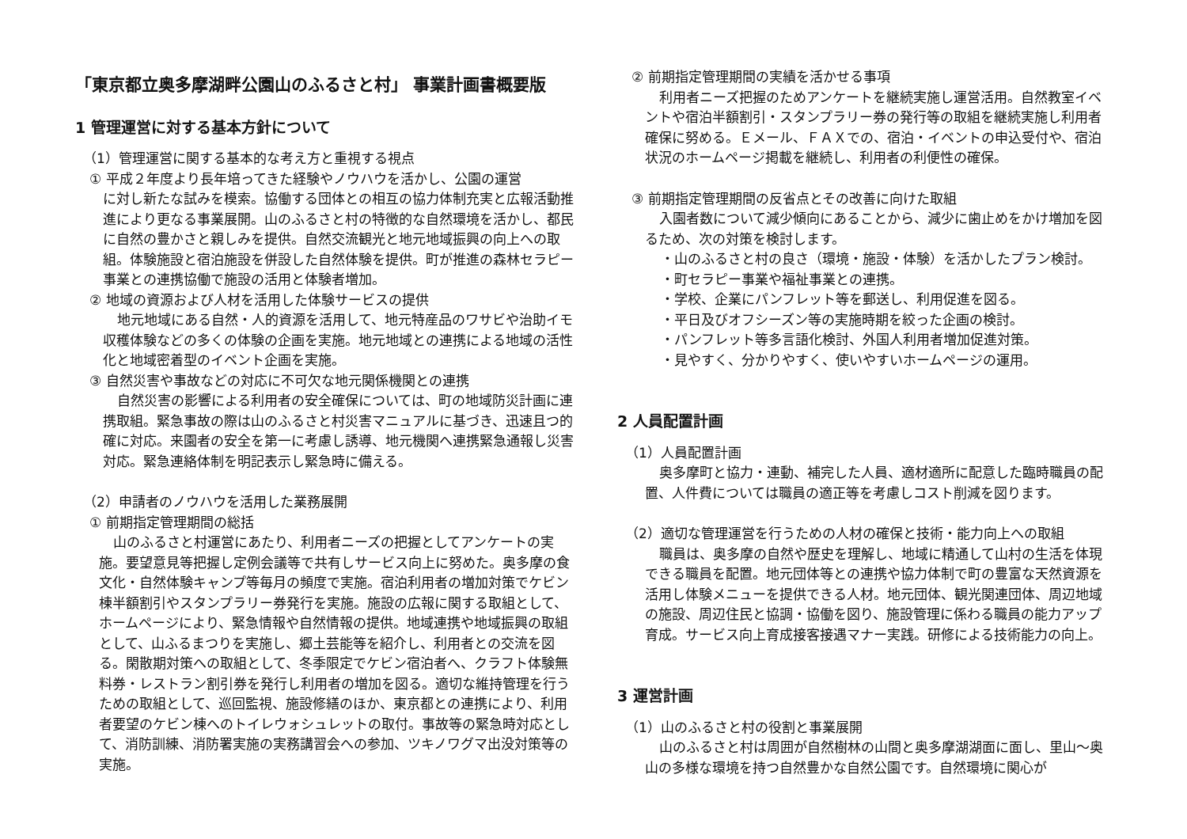「東京都立奥多摩湖畔公園山のふるさと村」 事業計画書概要版
1 管理運営に対する基本方針について
（1）管理運営に関する基本的な考え方と重視する視点
① 平成２年度より長年培ってきた経験やノウハウを活かし、公園の運営
に対し新たな試みを模索。協働する団体との相互の協力体制充実と広報活動推進により更なる事業展開。山のふるさと村の特徴的な自然環境を活かし、都民に自然の豊かさと親しみを提供。自然交流観光と地元地域振興の向上への取組。体験施設と宿泊施設を併設した自然体験を提供。町が推進の森林セラピー事業との連携協働で施設の活用と体験者増加。
② 地域の資源および人材を活用した体験サービスの提供
地元地域にある自然・人的資源を活用して、地元特産品のワサビや治助イモ収穫体験などの多くの体験の企画を実施。地元地域との連携による地域の活性化と地域密着型のイベント企画を実施。
③ 自然災害や事故などの対応に不可欠な地元関係機関との連携
自然災害の影響による利用者の安全確保については、町の地域防災計画に連携取組。緊急事故の際は山のふるさと村災害マニュアルに基づき、迅速且つ的確に対応。来園者の安全を第一に考慮し誘導、地元機関へ連携緊急通報し災害対応。緊急連絡体制を明記表示し緊急時に備える。
（2）申請者のノウハウを活用した業務展開
① 前期指定管理期間の総括
山のふるさと村運営にあたり、利用者ニーズの把握としてアンケートの実施。要望意見等把握し定例会議等で共有しサービス向上に努めた。奥多摩の食文化・自然体験キャンプ等毎月の頻度で実施。宿泊利用者の増加対策でケビン棟半額割引やスタンプラリー券発行を実施。施設の広報に関する取組として、ホームページにより、緊急情報や自然情報の提供。地域連携や地域振興の取組として、山ふるまつりを実施し、郷土芸能等を紹介し、利用者との交流を図る。閑散期対策への取組として、冬季限定でケビン宿泊者へ、クラフト体験無料券・レストラン割引券を発行し利用者の増加を図る。適切な維持管理を行うための取組として、巡回監視、施設修繕のほか、東京都との連携により、利用者要望のケビン棟へのトイレウォシュレットの取付。事故等の緊急時対応として、消防訓練、消防署実施の実務講習会への参加、ツキノワグマ出没対策等の実施。
② 前期指定管理期間の実績を活かせる事項
利用者ニーズ把握のためアンケートを継続実施し運営活用。自然教室イベントや宿泊半額割引・スタンプラリー券の発行等の取組を継続実施し利用者確保に努める。Ｅメール、ＦＡＸでの、宿泊・イベントの申込受付や、宿泊状況のホームページ掲載を継続し、利用者の利便性の確保。
③ 前期指定管理期間の反省点とその改善に向けた取組
入園者数について減少傾向にあることから、減少に歯止めをかけ増加を図るため、次の対策を検討します。
・山のふるさと村の良さ（環境・施設・体験）を活かしたプラン検討。
・町セラピー事業や福祉事業との連携。
・学校、企業にパンフレット等を郵送し、利用促進を図る。
・平日及びオフシーズン等の実施時期を絞った企画の検討。
・パンフレット等多言語化検討、外国人利用者増加促進対策。
・見やすく、分かりやすく、使いやすいホームページの運用。
2 人員配置計画
（1）人員配置計画
奥多摩町と協力・連動、補完した人員、適材適所に配意した臨時職員の配置、人件費については職員の適正等を考慮しコスト削減を図ります。
（2）適切な管理運営を行うための人材の確保と技術・能力向上への取組
職員は、奥多摩の自然や歴史を理解し、地域に精通して山村の生活を体現できる職員を配置。地元団体等との連携や協力体制で町の豊富な天然資源を活用し体験メニューを提供できる人材。地元団体、観光関連団体、周辺地域の施設、周辺住民と協調・協働を図り、施設管理に係わる職員の能力アップ育成。サービス向上育成接客接遇マナー実践。研修による技術能力の向上。
3 運営計画
（1）山のふるさと村の役割と事業展開
山のふるさと村は周囲が自然樹林の山間と奥多摩湖湖面に面し、里山～奥山の多様な環境を持つ自然豊かな自然公園です。自然環境に関心が